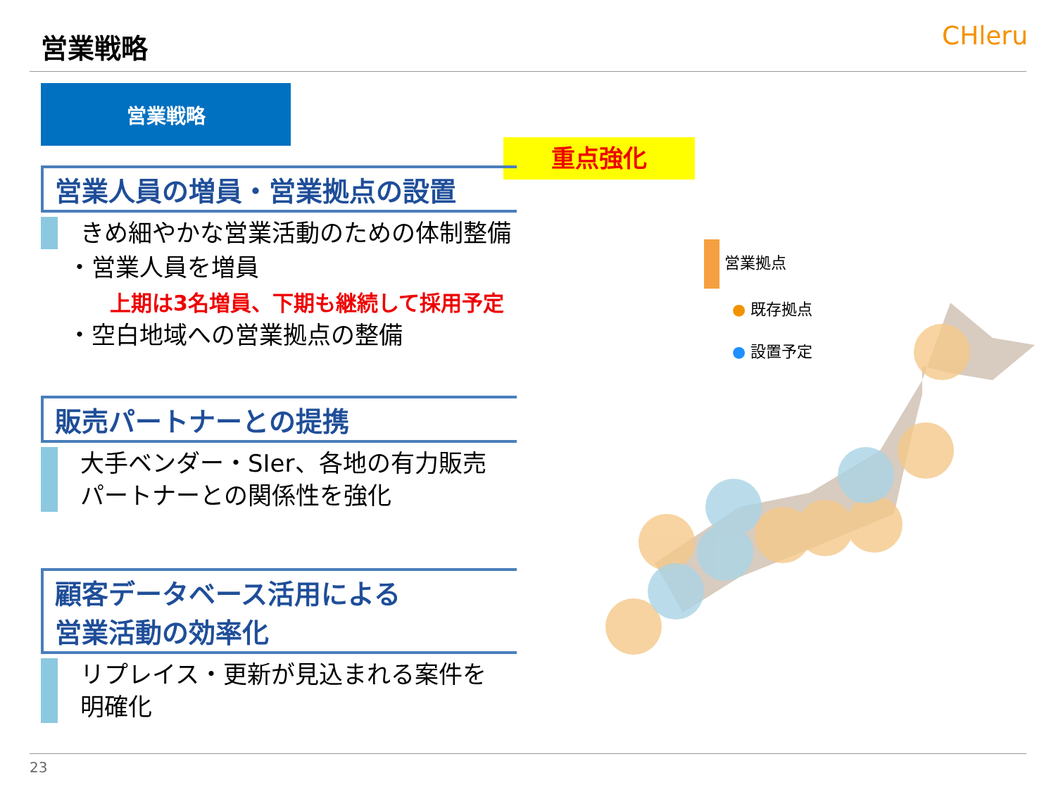営業戦略 CHleru
営業戦略
重点強化
営業人員の増員・営業拠点の設置
きめ細やかな営業活動のための体制整備
・営業人員を増員
上期は3名増員、下期も継続して採用予定
・空白地域への営業拠点の整備
販売パートナーとの提携
大手ベンダー・SIer、各地の有力販売
パートナーとの関係性を強化
顧客データベース活用による
営業活動の効率化
リプレイス・更新が見込まれる案件を
明確化
営業拠点
● 既存拠点
● 設置予定
23